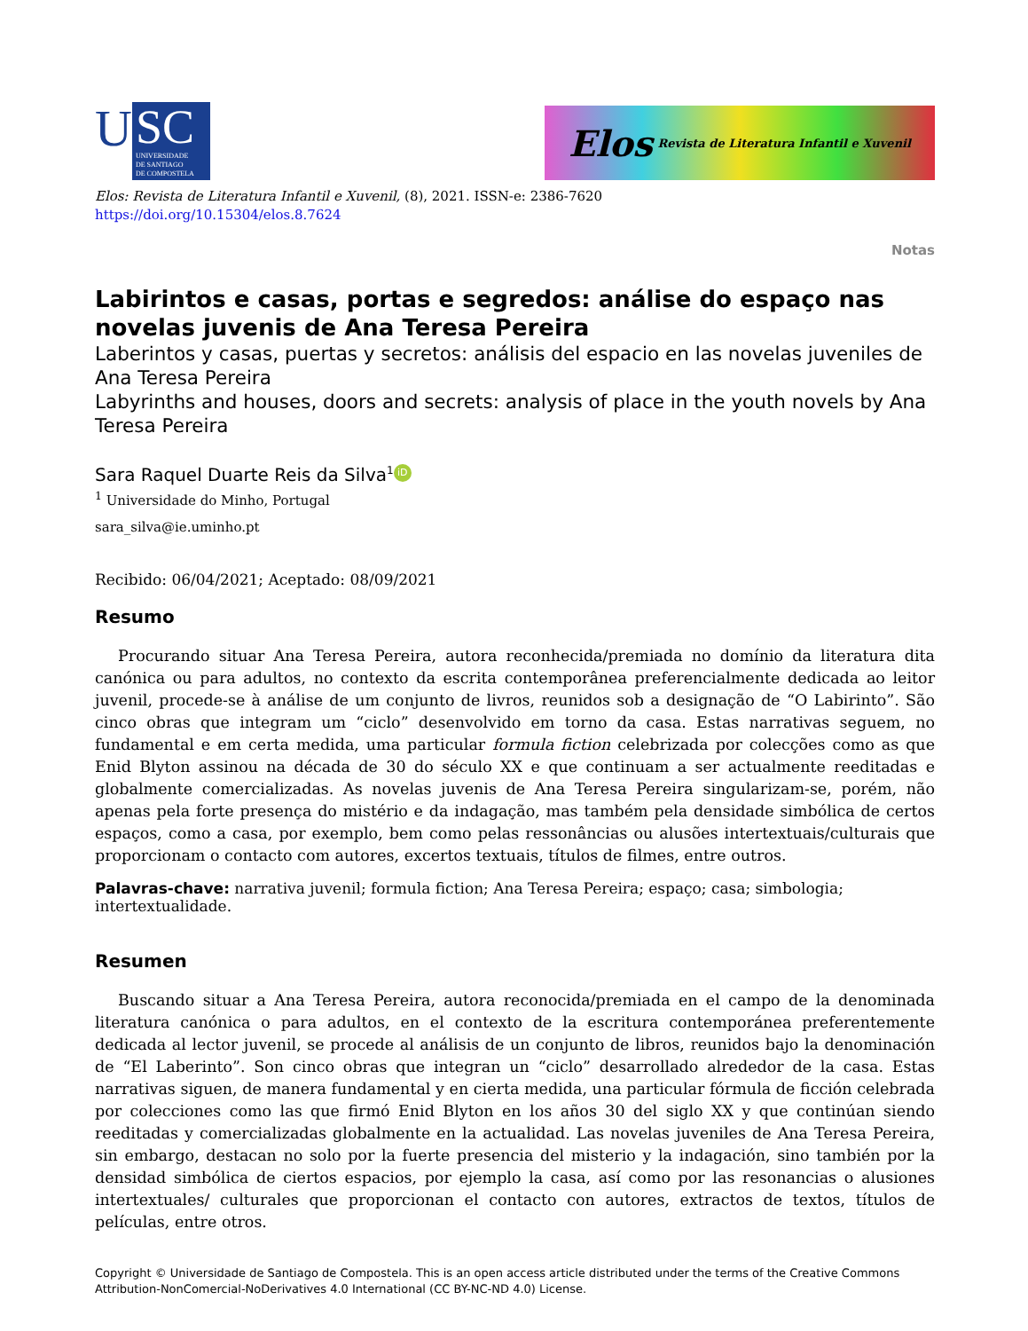U
SC
UNIVERSIDADE
DE SANTIAGO
DE COMPOSTELA
Elos Revista de Literatura Infantil e Xuvenil
Elos: Revista de Literatura Infantil e Xuvenil, (8), 2021. ISSN-e: 2386-7620
https://doi.org/10.15304/elos.8.7624
Notas
Labirintos e casas, portas e segredos: análise do espaço nas novelas juvenis de Ana Teresa Pereira
Laberintos y casas, puertas y secretos: análisis del espacio en las novelas juveniles de Ana Teresa Pereira
Labyrinths and houses, doors and secrets: analysis of place in the youth novels by Ana Teresa Pereira
Sara Raquel Duarte Reis da Silva<sup>1</sup> iD
<sup>1</sup> Universidade do Minho, Portugal
sara_silva@ie.uminho.pt
Recibido: 06/04/2021; Aceptado: 08/09/2021
Resumo
Procurando situar Ana Teresa Pereira, autora reconhecida/premiada no domínio da literatura dita canónica ou para adultos, no contexto da escrita contemporânea preferencialmente dedicada ao leitor juvenil, procede-se à análise de um conjunto de livros, reunidos sob a designação de “O Labirinto”. São cinco obras que integram um “ciclo” desenvolvido em torno da casa. Estas narrativas seguem, no fundamental e em certa medida, uma particular formula fiction celebrizada por colecções como as que Enid Blyton assinou na década de 30 do século XX e que continuam a ser actualmente reeditadas e globalmente comercializadas. As novelas juvenis de Ana Teresa Pereira singularizam-se, porém, não apenas pela forte presença do mistério e da indagação, mas também pela densidade simbólica de certos espaços, como a casa, por exemplo, bem como pelas ressonâncias ou alusões intertextuais/culturais que proporcionam o contacto com autores, excertos textuais, títulos de filmes, entre outros.
Palavras-chave: narrativa juvenil; formula fiction; Ana Teresa Pereira; espaço; casa; simbologia; intertextualidade.
Resumen
Buscando situar a Ana Teresa Pereira, autora reconocida/premiada en el campo de la denominada literatura canónica o para adultos, en el contexto de la escritura contemporánea preferentemente dedicada al lector juvenil, se procede al análisis de un conjunto de libros, reunidos bajo la denominación de “El Laberinto”. Son cinco obras que integran un “ciclo” desarrollado alrededor de la casa. Estas narrativas siguen, de manera fundamental y en cierta medida, una particular fórmula de ficción celebrada por colecciones como las que firmó Enid Blyton en los años 30 del siglo XX y que continúan siendo reeditadas y comercializadas globalmente en la actualidad. Las novelas juveniles de Ana Teresa Pereira, sin embargo, destacan no solo por la fuerte presencia del misterio y la indagación, sino también por la densidad simbólica de ciertos espacios, por ejemplo la casa, así como por las resonancias o alusiones intertextuales/ culturales que proporcionan el contacto con autores, extractos de textos, títulos de películas, entre otros.
Copyright © Universidade de Santiago de Compostela. This is an open access article distributed under the terms of the Creative Commons Attribution-NonComercial-NoDerivatives 4.0 International (CC BY-NC-ND 4.0) License.